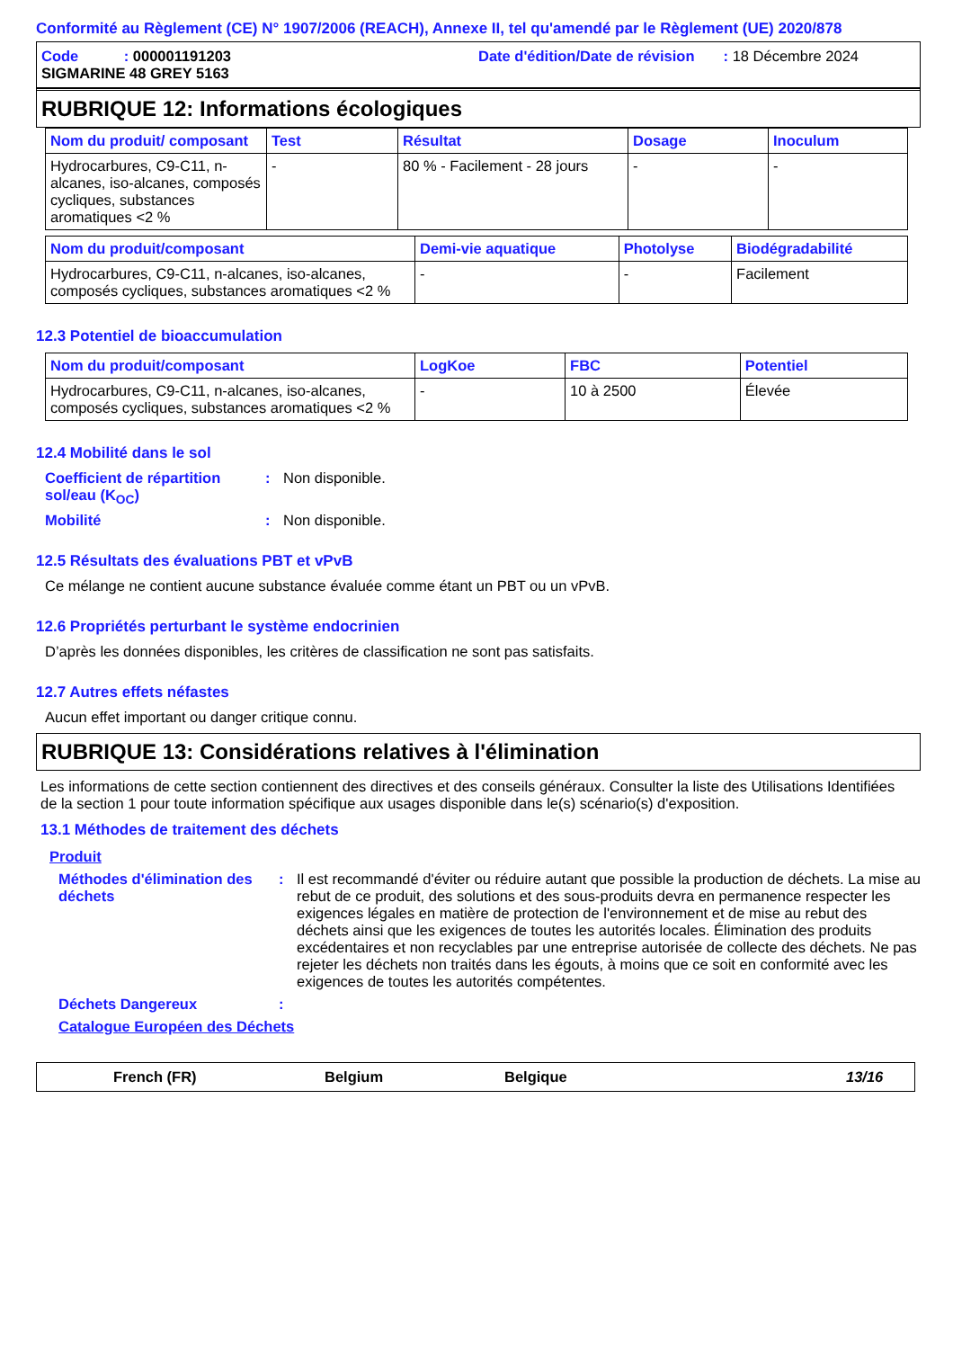Conformité au Règlement (CE) N° 1907/2006 (REACH), Annexe II, tel qu'amendé par le Règlement (UE) 2020/878
Code : 000001191203
Date d'édition/Date de révision : 18 Décembre 2024
SIGMARINE 48 GREY 5163
RUBRIQUE 12: Informations écologiques
| Nom du produit/ composant | Test | Résultat | Dosage | Inoculum |
| --- | --- | --- | --- | --- |
| Hydrocarbures, C9-C11, n-alcanes, iso-alcanes, composés cycliques, substances aromatiques <2 % | - | 80 % - Facilement - 28 jours | - | - |
| Nom du produit/composant | Demi-vie aquatique | Photolyse | Biodégradabilité |
| --- | --- | --- | --- |
| Hydrocarbures, C9-C11, n-alcanes, iso-alcanes, composés cycliques, substances aromatiques <2 % | - | - | Facilement |
12.3 Potentiel de bioaccumulation
| Nom du produit/composant | LogKoe | FBC | Potentiel |
| --- | --- | --- | --- |
| Hydrocarbures, C9-C11, n-alcanes, iso-alcanes, composés cycliques, substances aromatiques <2 % | - | 10 à 2500 | Élevée |
12.4 Mobilité dans le sol
Coefficient de répartition sol/eau (K<sub>OC</sub>)
: Non disponible.
Mobilité : Non disponible.
12.5 Résultats des évaluations PBT et vPvB
Ce mélange ne contient aucune substance évaluée comme étant un PBT ou un vPvB.
12.6 Propriétés perturbant le système endocrinien
D’après les données disponibles, les critères de classification ne sont pas satisfaits.
12.7 Autres effets néfastes
Aucun effet important ou danger critique connu.
RUBRIQUE 13: Considérations relatives à l'élimination
Les informations de cette section contiennent des directives et des conseils généraux. Consulter la liste des Utilisations Identifiées de la section 1 pour toute information spécifique aux usages disponible dans le(s) scénario(s) d'exposition.
13.1 Méthodes de traitement des déchets
Produit
Méthodes d'élimination des déchets
: Il est recommandé d'éviter ou réduire autant que possible la production de déchets. La mise au rebut de ce produit, des solutions et des sous-produits devra en permanence respecter les exigences légales en matière de protection de l'environnement et de mise au rebut des déchets ainsi que les exigences de toutes les autorités locales. Élimination des produits excédentaires et non recyclables par une entreprise autorisée de collecte des déchets. Ne pas rejeter les déchets non traités dans les égouts, à moins que ce soit en conformité avec les exigences de toutes les autorités compétentes.
Déchets Dangereux :
Catalogue Européen des Déchets
French (FR) Belgium Belgique 13/16